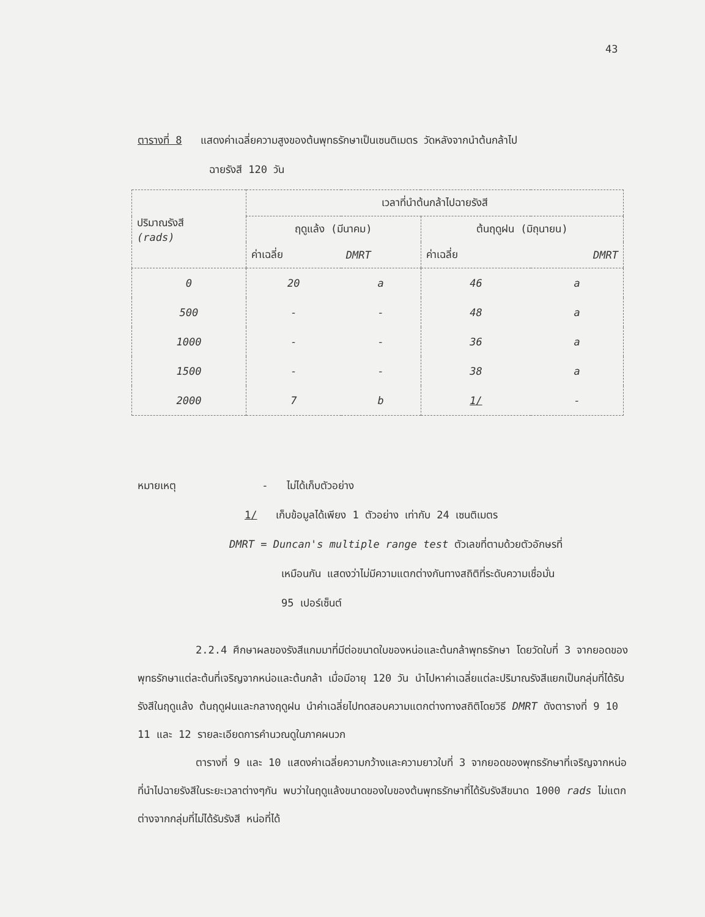43
ตารางที่ 8 แสดงค่าเฉลี่ยความสูงของต้นพุทธรักษาเป็นเซนติเมตร วัดหลังจากนำต้นกล้าไป
ฉายรังสี 120 วัน
| ปริมาณรังสี (rads) | เวลาที่นำต้นกล้าไปฉายรังสี | | | |
| --- | --- | --- | --- | --- |
| | ฤดูแล้ง (มีนาคม) | | ต้นฤดูฝน (มิถุนายน) | |
| | ค่าเฉลี่ย | DMRT | ค่าเฉลี่ย | DMRT |
| 0 | 20 | a | 46 | a |
| 500 | - | - | 48 | a |
| 1000 | - | - | 36 | a |
| 1500 | - | - | 38 | a |
| 2000 | 7 | b | 1/ | - |
หมายเหตุ - ไม่ได้เก็บตัวอย่าง
1/ เก็บข้อมูลได้เพียง 1 ตัวอย่าง เท่ากับ 24 เซนติเมตร
DMRT = Duncan's multiple range test ตัวเลขที่ตามด้วยตัวอักษรที่
เหมือนกัน แสดงว่าไม่มีความแตกต่างกันทางสถิติที่ระดับความเชื่อมั่น
95 เปอร์เซ็นต์
2.2.4 ศึกษาผลของรังสีแกมมาที่มีต่อขนาดใบของหน่อและต้นกล้าพุทธรักษา โดยวัดใบที่ 3 จากยอดของพุทธรักษาแต่ละต้นที่เจริญจากหน่อและต้นกล้า เมื่อมีอายุ 120 วัน นำไปหาค่าเฉลี่ยแต่ละปริมาณรังสีแยกเป็นกลุ่มที่ได้รับรังสีในฤดูแล้ง ต้นฤดูฝนและกลางฤดูฝน นำค่าเฉลี่ยไปทดสอบความแตกต่างทางสถิติโดยวิธี DMRT ดังตารางที่ 9 10 11 และ 12 รายละเอียดการคำนวณดูในภาคผนวก
ตารางที่ 9 และ 10 แสดงค่าเฉลี่ยความกว้างและความยาวใบที่ 3 จากยอดของพุทธรักษาที่เจริญจากหน่อที่นำไปฉายรังสีในระยะเวลาต่างๆกัน พบว่าในฤดูแล้งขนาดของใบของต้นพุทธรักษาที่ได้รับรังสีขนาด 1000 rads ไม่แตกต่างจากกลุ่มที่ไม่ได้รับรังสี หน่อที่ได้